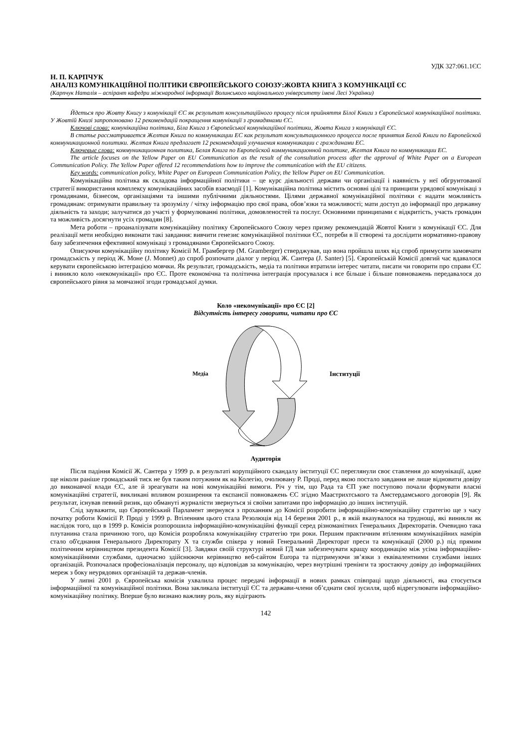УДК 327:061.1ЄС
Н. П. КАРПЧУК
АНАЛІЗ КОМУНІКАЦІЙНОЇ ПОЛІТИКИ ЄВРОПЕЙСЬКОГО СОЮЗУ:ЖОВТА КНИГА З КОМУНІКАЦІЇ ЄС
(Карпчук Наталія – аспірант кафедри міжнародної інформації Волинського національного університету імені Лесі Українки)
Йдеться про Жовту Книгу з комунікації ЄС як результат консультаційного процесу після прийняття Білої Книги з Європейської комунікаційної політики. У Жовтій Книзі запропоновано 12 рекомендацій покращення комунікації з громадянами ЄС.
Ключові слова: комунікаційна політика, Біла Книга з Європейської комунікаційної політики, Жовта Книга з комунікації ЄС.
В статье рассматривается Желтая Книга по коммуникации ЕС как результат консультационного процесса после принятия Белой Книги по Европейской коммуникационной политики. Желтая Книга предлагает 12 рекомендаций улучшения коммуникации с гражданами ЕС.
Ключевые слова: коммуникационная политика, Белая Книга по Европейской коммуникационной политике, Желтая Книга по коммуникации ЕС.
The article focuses on the Yellow Paper on EU Communication as the result of the consultation process after the approval of White Paper on a European Communication Policy. The Yellow Paper offered 12 recommendations how to improve the communication with the EU citizens.
Key words: communication policy, White Paper on European Communication Policy, the Yellow Paper on EU Communication.
Комунікаційна політика як складова інформаційної політики – це курс діяльності держави чи організації і наявність у неї обгрунтованої стратегії використання комплексу комунікаційних засобів взаємодії [1]. Комунікаційна політика містить основні цілі та принципи урядової комунікаці з громадянами, бізнесом, організаціями та іншими публічними діяльностями. Цілями державної комунікаційної політики є надати можливість громадянам: отримувати правильну та зрозумілу / чітку інформацію про свої права, обов’язки та можливості; мати доступ до інформації про державну діяльність та заходи; залучатися до участі у формулюванні політики, домовленостей та послуг. Основними принципами є відкритість, участь громадян та можливість досягнути усіх громадян [8].
Мета роботи – проаналізувати комунікаційну політику Європейського Союзу через призму рекомендацій Жовтої Книги з комунікації ЄС. Для реалізації мети необхідно виконати такі завдання: вивчити генезис комунікаційної політики ЄС, потреби в її створені та дослідити нормативно-правову базу забезпечення ефективної комунікаці з громадянами Європейського Союзу.
Описуючи комунікаційну політику Комісії М. Грамбергер (M. Gramberger) стверджував, що вона пройшла шлях від спроб примусити замовчати громадськість у період Ж. Моне (J. Monnet) до спроб розпочати діалог у період Ж. Сантера (J. Santer) [5]. Європейській Комісії довгий час вдавалося керувати європейською інтеграцією мовчки. Як результат, громадськість, медіа та політики втратили інтерес читати, писати чи говорити про справи ЄС і виникло коло «некомунікації» про ЄС. Проте економічна та політична інтеграція просувалася і все більше і більше повноважень передавалося до європейського рівня за мовчазної згоди громадської думки.
Коло «некомунікації» про ЄС [2]
Відсутність інтересу говорити, читати про ЄС
Медіа Інституції
Аудиторія
Після падіння Комісії Ж. Сантера у 1999 р. в результаті корупційного скандалу інституції ЄС переглянули своє ставлення до комунікації, адже ще ніколи раніше громадський тиск не був таким потужним як на Колегію, очолювану Р. Проді, перед якою постало завдання не лише відновити довіру до виконавчої влади ЄС, але й зреагувати на нові комунікаційні вимоги. Річ у тім, що Рада та ЄП уже поступово почали формувати власні комунікаційні стратегії, викликані впливом розширення та експансії повноважень ЄС згідно Маастрихтського та Амстердамського договорів [9]. Як результат, існував певний ризик, що обмануті журналісти звернуться зі своїми запитами про інформацію до інших інституцій.
Слід зауважити, що Європейський Парламент звернувся з проханням до Комісії розробити інформаційно-комунікаційну стратегію ще з часу початку роботи Комісії Р. Проді у 1999 р. Втіленням цього стала Резолюція від 14 березня 2001 р., в якій вказувалося на труднощі, які виникли як наслідок того, що в 1999 р. Комісія розпорошила інформаційно-комунікаційні функції серед різноманітних Генеральних Директоратів. Очевидно така плутанина стала причиною того, що Комісія розробляла комунікаційну стратегію три роки. Першим практичним втіленням комунікаційних намірів стало об'єднання Генерального Директорату Х та служби спікера у новий Генеральний Директорат преси та комунікації (2000 р.) під прямим політичним керівництвом президента Комісії [3]. Завдяки своїй структурі новий ГД мав забезпечувати кращу координацію між усіма інформаційно-комунікаційними службами, одночасно здійснюючи керівництво веб-сайтом Europa та підтримуючи зв’язки з еквівалентними службами інших організацій. Розпочалася професіоналізація персоналу, що відповідав за комунікацію, через внутрішні тренінги та зростаючу довіру до інформаційних мереж з боку неурядових організацій та держав-членів.
У липні 2001 р. Європейська комісія ухвалила процес передачі інформації в нових рамках співпраці щодо діяльності, яка стосується інформаційної та комунікаційної політики. Вона закликала інституції ЄС та держави-члени об’єднати свої зусилля, щоб відрегулювати інформаційно-комунікаційну політику. Вперше було визнано важливу роль, яку відіграють
142